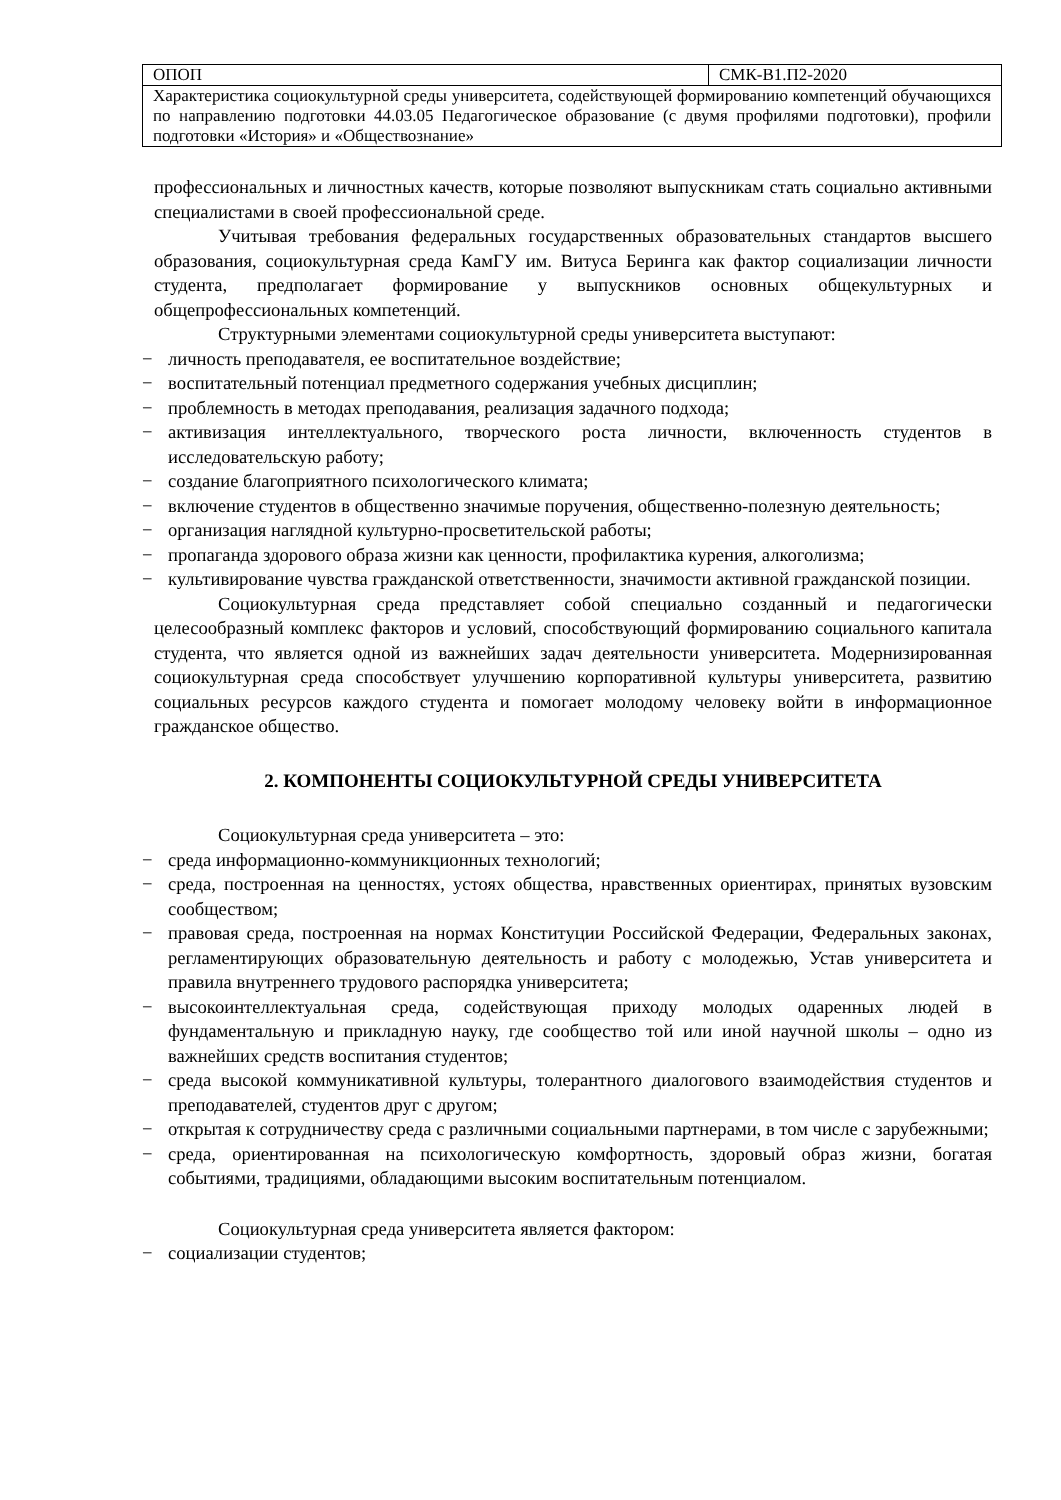| ОПОП | СМК-В1.П2-2020 |
| Характеристика социокультурной среды университета, содействующей формированию компетенций обучающихся по направлению подготовки 44.03.05 Педагогическое образование (с двумя профилями подготовки), профили подготовки «История» и «Обществознание» | |
профессиональных и личностных качеств, которые позволяют выпускникам стать социально активными специалистами в своей профессиональной среде.
Учитывая требования федеральных государственных образовательных стандартов высшего образования, социокультурная среда КамГУ им. Витуса Беринга как фактор социализации личности студента, предполагает формирование у выпускников основных общекультурных и общепрофессиональных компетенций.
Структурными элементами социокультурной среды университета выступают:
− личность преподавателя, ее воспитательное воздействие;
− воспитательный потенциал предметного содержания учебных дисциплин;
− проблемность в методах преподавания, реализация задачного подхода;
− активизация интеллектуального, творческого роста личности, включенность студентов в исследовательскую работу;
− создание благоприятного психологического климата;
− включение студентов в общественно значимые поручения, общественно-полезную деятельность;
− организация наглядной культурно-просветительской работы;
− пропаганда здорового образа жизни как ценности, профилактика курения, алкоголизма;
− культивирование чувства гражданской ответственности, значимости активной гражданской позиции.
Социокультурная среда представляет собой специально созданный и педагогически целесообразный комплекс факторов и условий, способствующий формированию социального капитала студента, что является одной из важнейших задач деятельности университета. Модернизированная социокультурная среда способствует улучшению корпоративной культуры университета, развитию социальных ресурсов каждого студента и помогает молодому человеку войти в информационное гражданское общество.
2. КОМПОНЕНТЫ СОЦИОКУЛЬТУРНОЙ СРЕДЫ УНИВЕРСИТЕТА
Социокультурная среда университета – это:
− среда информационно-коммуникционных технологий;
− среда, построенная на ценностях, устоях общества, нравственных ориентирах, принятых вузовским сообществом;
− правовая среда, построенная на нормах Конституции Российской Федерации, Федеральных законах, регламентирующих образовательную деятельность и работу с молодежью, Устав университета и правила внутреннего трудового распорядка университета;
− высокоинтеллектуальная среда, содействующая приходу молодых одаренных людей в фундаментальную и прикладную науку, где сообщество той или иной научной школы – одно из важнейших средств воспитания студентов;
− среда высокой коммуникативной культуры, толерантного диалогового взаимодействия студентов и преподавателей, студентов друг с другом;
− открытая к сотрудничеству среда с различными социальными партнерами, в том числе с зарубежными;
− среда, ориентированная на психологическую комфортность, здоровый образ жизни, богатая событиями, традициями, обладающими высоким воспитательным потенциалом.
Социокультурная среда университета является фактором:
− социализации студентов;